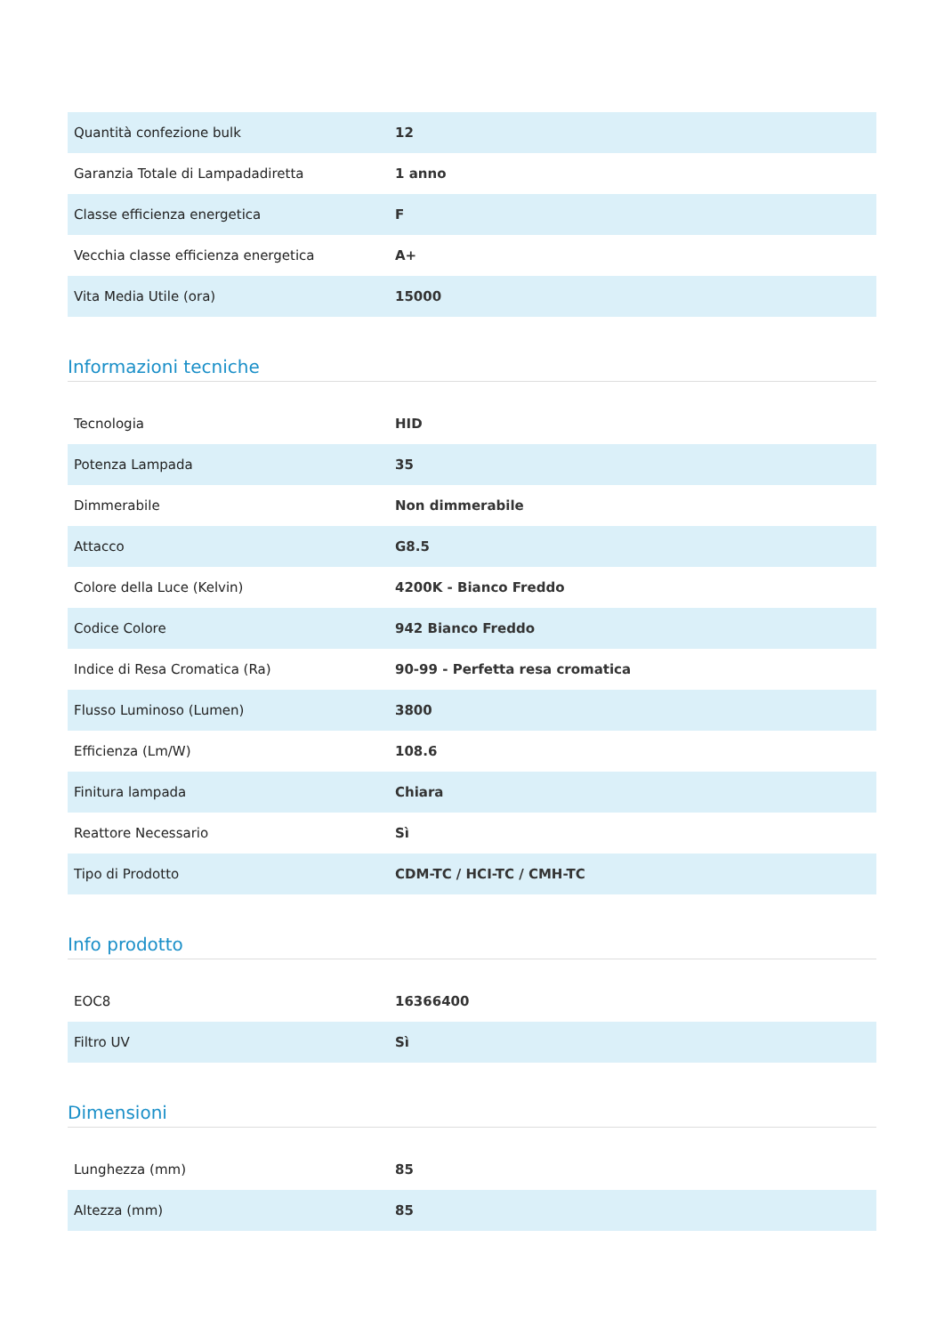| Quantità confezione bulk | 12 |
| Garanzia Totale di Lampadadiretta | 1 anno |
| Classe efficienza energetica | F |
| Vecchia classe efficienza energetica | A+ |
| Vita Media Utile (ora) | 15000 |
Informazioni tecniche
| Tecnologia | HID |
| Potenza Lampada | 35 |
| Dimmerabile | Non dimmerabile |
| Attacco | G8.5 |
| Colore della Luce (Kelvin) | 4200K - Bianco Freddo |
| Codice Colore | 942 Bianco Freddo |
| Indice di Resa Cromatica (Ra) | 90-99 - Perfetta resa cromatica |
| Flusso Luminoso (Lumen) | 3800 |
| Efficienza (Lm/W) | 108.6 |
| Finitura lampada | Chiara |
| Reattore Necessario | Sì |
| Tipo di Prodotto | CDM-TC / HCI-TC / CMH-TC |
Info prodotto
| EOC8 | 16366400 |
| Filtro UV | Sì |
Dimensioni
| Lunghezza (mm) | 85 |
| Altezza (mm) | 85 |